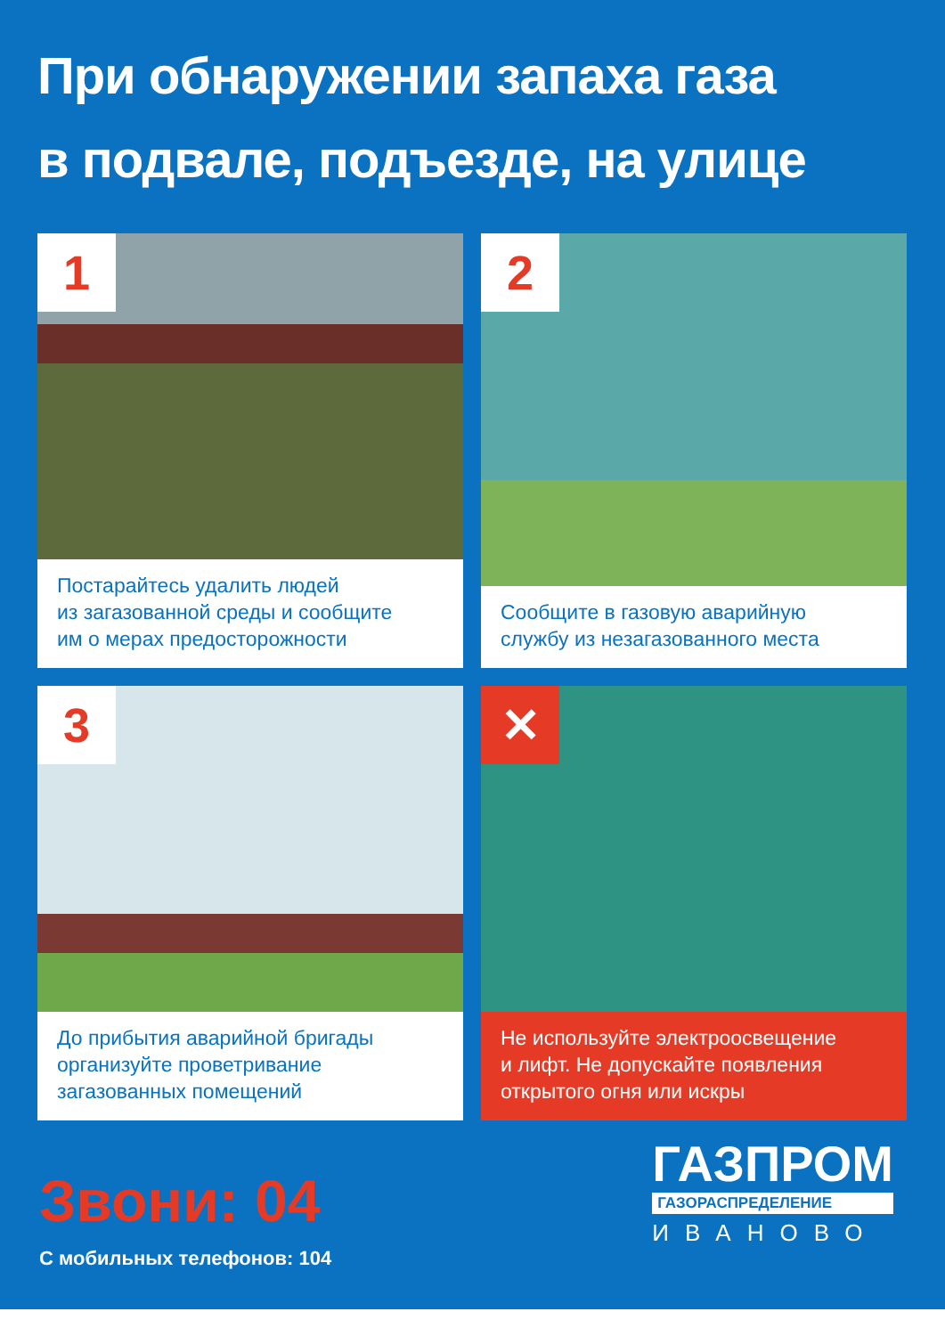При обнаружении запаха газа
в подвале, подъезде, на улице
1
Постарайтесь удалить людей
из загазованной среды и сообщите
им о мерах предосторожности
2
Сообщите в газовую аварийную
службу из незагазованного места
3
До прибытия аварийной бригады
организуйте проветривание
загазованных помещений
✕
Не используйте электроосвещение
и лифт. Не допускайте появления
открытого огня или искры
Звони: 04
С мобильных телефонов: 104
ГАЗПРОМ
ГАЗОРАСПРЕДЕЛЕНИЕ
ИВАНОВО